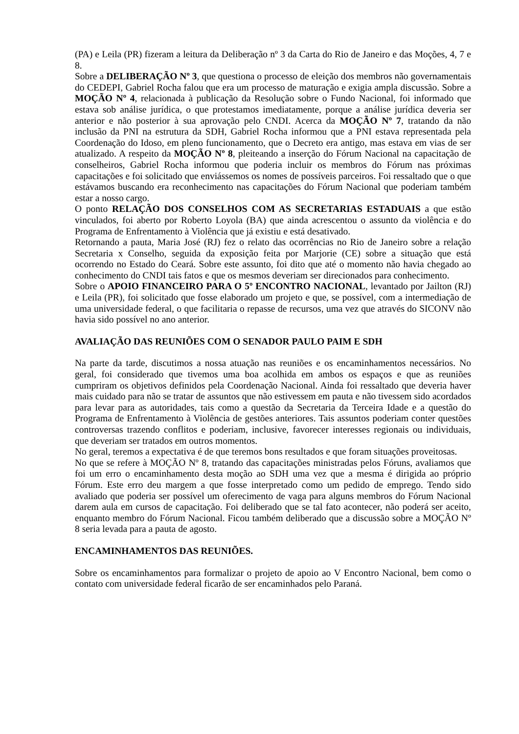(PA) e Leila (PR) fizeram a leitura da Deliberação nº 3 da Carta do Rio de Janeiro e das Moções, 4, 7 e 8.
Sobre a DELIBERAÇÃO Nº 3, que questiona o processo de eleição dos membros não governamentais do CEDEPI, Gabriel Rocha falou que era um processo de maturação e exigia ampla discussão. Sobre a MOÇÃO Nº 4, relacionada à publicação da Resolução sobre o Fundo Nacional, foi informado que estava sob análise jurídica, o que protestamos imediatamente, porque a análise jurídica deveria ser anterior e não posterior à sua aprovação pelo CNDI. Acerca da MOÇÃO Nº 7, tratando da não inclusão da PNI na estrutura da SDH, Gabriel Rocha informou que a PNI estava representada pela Coordenação do Idoso, em pleno funcionamento, que o Decreto era antigo, mas estava em vias de ser atualizado. A respeito da MOÇÃO Nº 8, pleiteando a inserção do Fórum Nacional na capacitação de conselheiros, Gabriel Rocha informou que poderia incluir os membros do Fórum nas próximas capacitações e foi solicitado que enviássemos os nomes de possíveis parceiros. Foi ressaltado que o que estávamos buscando era reconhecimento nas capacitações do Fórum Nacional que poderiam também estar a nosso cargo.
O ponto RELAÇÃO DOS CONSELHOS COM AS SECRETARIAS ESTADUAIS a que estão vinculados, foi aberto por Roberto Loyola (BA) que ainda acrescentou o assunto da violência e do Programa de Enfrentamento à Violência que já existiu e está desativado.
Retornando a pauta, Maria José (RJ) fez o relato das ocorrências no Rio de Janeiro sobre a relação Secretaria x Conselho, seguida da exposição feita por Marjorie (CE) sobre a situação que está ocorrendo no Estado do Ceará. Sobre este assunto, foi dito que até o momento não havia chegado ao conhecimento do CNDI tais fatos e que os mesmos deveriam ser direcionados para conhecimento.
Sobre o APOIO FINANCEIRO PARA O 5º ENCONTRO NACIONAL, levantado por Jailton (RJ) e Leila (PR), foi solicitado que fosse elaborado um projeto e que, se possível, com a intermediação de uma universidade federal, o que facilitaria o repasse de recursos, uma vez que através do SICONV não havia sido possível no ano anterior.
AVALIAÇÃO DAS REUNIÕES COM O SENADOR PAULO PAIM E SDH
Na parte da tarde, discutimos a nossa atuação nas reuniões e os encaminhamentos necessários. No geral, foi considerado que tivemos uma boa acolhida em ambos os espaços e que as reuniões cumpriram os objetivos definidos pela Coordenação Nacional. Ainda foi ressaltado que deveria haver mais cuidado para não se tratar de assuntos que não estivessem em pauta e não tivessem sido acordados para levar para as autoridades, tais como a questão da Secretaria da Terceira Idade e a questão do Programa de Enfrentamento à Violência de gestões anteriores. Tais assuntos poderiam conter questões controversas trazendo conflitos e poderiam, inclusive, favorecer interesses regionais ou individuais, que deveriam ser tratados em outros momentos.
No geral, teremos a expectativa é de que teremos bons resultados e que foram situações proveitosas.
No que se refere à MOÇÃO Nº 8, tratando das capacitações ministradas pelos Fóruns, avaliamos que foi um erro o encaminhamento desta moção ao SDH uma vez que a mesma é dirigida ao próprio Fórum. Este erro deu margem a que fosse interpretado como um pedido de emprego. Tendo sido avaliado que poderia ser possível um oferecimento de vaga para alguns membros do Fórum Nacional darem aula em cursos de capacitação. Foi deliberado que se tal fato acontecer, não poderá ser aceito, enquanto membro do Fórum Nacional. Ficou também deliberado que a discussão sobre a MOÇÃO Nº 8 seria levada para a pauta de agosto.
ENCAMINHAMENTOS DAS REUNIÕES.
Sobre os encaminhamentos para formalizar o projeto de apoio ao V Encontro Nacional, bem como o contato com universidade federal ficarão de ser encaminhados pelo Paraná.